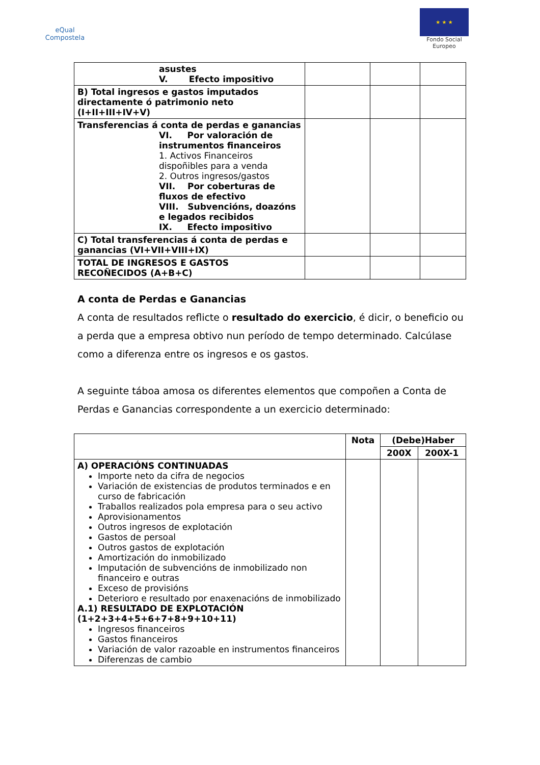eQual
Compostela
★ ★ ★
Fondo Social Europeo
| asustes V. Efecto impositivo | | | |
| B) Total ingresos e gastos imputados directamente ó patrimonio neto (I+II+III+IV+V) | | | |
| Transferencias á conta de perdas e ganancias VI. Por valoración de instrumentos financeiros 1. Activos Financeiros dispoñibles para a venda 2. Outros ingresos/gastos VII. Por coberturas de fluxos de efectivo VIII. Subvencións, doazóns e legados recibidos IX. Efecto impositivo | | | |
| C) Total transferencias á conta de perdas e ganancias (VI+VII+VIII+IX) | | | |
| TOTAL DE INGRESOS E GASTOS RECOÑECIDOS (A+B+C) | | | |
A conta de Perdas e Ganancias
A conta de resultados reflicte o resultado do exercicio, é dicir, o beneficio ou a perda que a empresa obtivo nun período de tempo determinado. Calcúlase como a diferenza entre os ingresos e os gastos.
A seguinte táboa amosa os diferentes elementos que compoñen a Conta de Perdas e Ganancias correspondente a un exercicio determinado:
| | Nota | (Debe)Haber | |
| --- | --- | --- | --- |
| | | 200X | 200X-1 |
| A) OPERACIÓNS CONTINUADAS Importe neto da cifra de negocios Variación de existencias de produtos terminados e en curso de fabricación Traballos realizados pola empresa para o seu activo Aprovisionamentos Outros ingresos de explotación Gastos de persoal Outros gastos de explotación Amortización do inmobilizado Imputación de subvencións de inmobilizado non financeiro e outras Exceso de provisións Deterioro e resultado por enaxenacións de inmobilizado A.1) RESULTADO DE EXPLOTACIÓN (1+2+3+4+5+6+7+8+9+10+11) Ingresos financeiros Gastos financeiros Variación de valor razoable en instrumentos financeiros Diferenzas de cambio | | | |